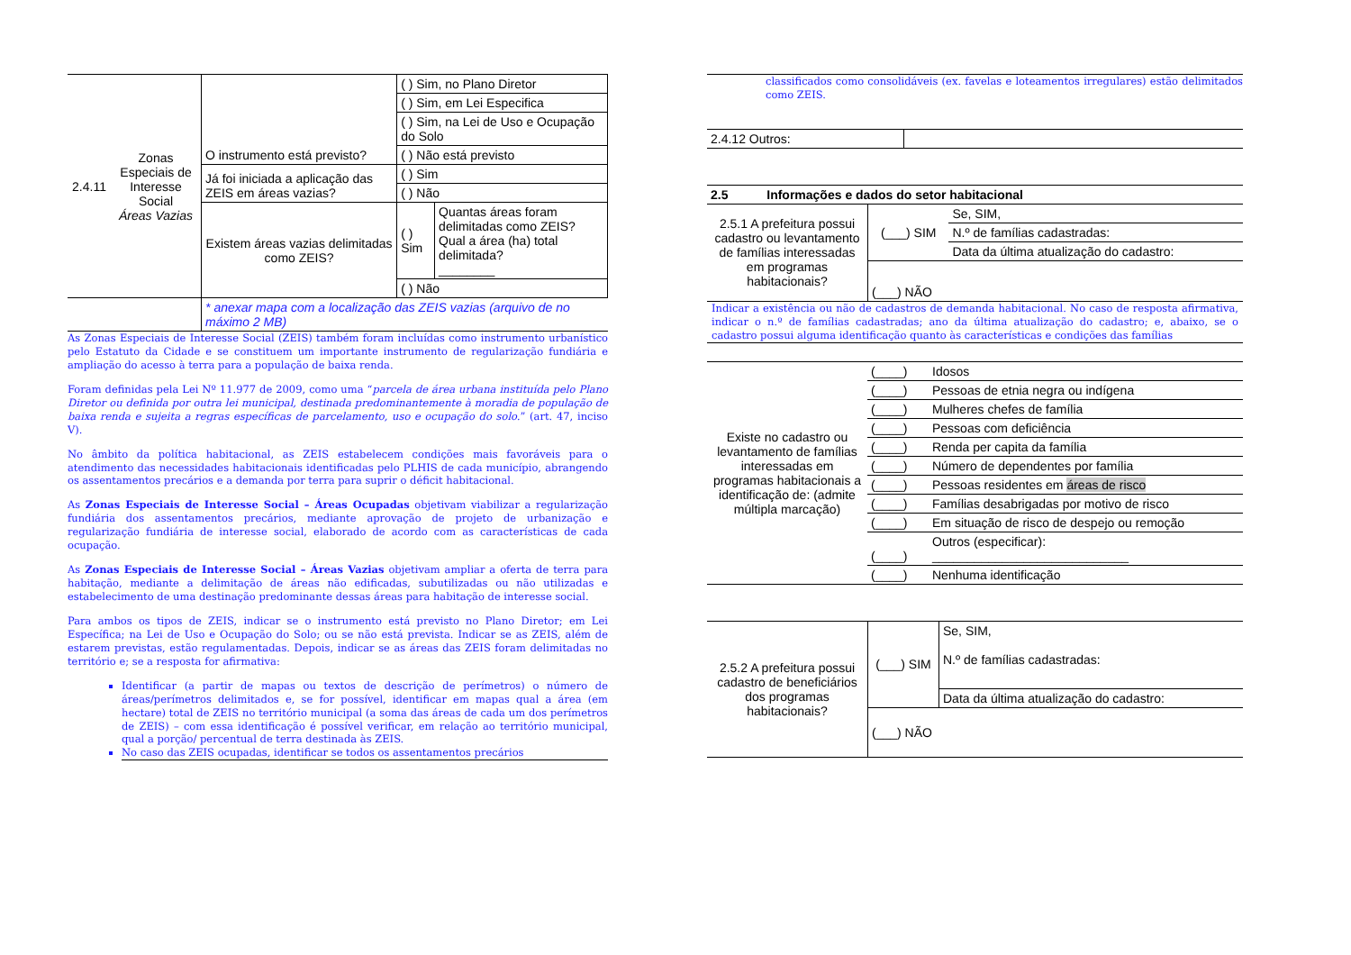| 2.4.11 | Zonas Especiais de Interesse Social Áreas Vazias | O instrumento está previsto? | ( ) Sim, no Plano Diretor | |
| | | | ( ) Sim, em Lei Especifica | |
| | | | ( ) Sim, na Lei de Uso e Ocupação do Solo | |
| | | | ( ) Não está previsto | |
| | | Já foi iniciada a aplicação das ZEIS em áreas vazias? | ( ) Sim | |
| | | | ( ) Não | |
| | | Existem áreas vazias delimitadas como ZEIS? | ( ) Sim | Quantas áreas foram delimitadas como ZEIS? Qual a área (ha) total delimitada? ________ |
| | | | ( ) Não | |
| | | * anexar mapa com a localização das ZEIS vazias (arquivo de no máximo 2 MB) | | |
As Zonas Especiais de Interesse Social (ZEIS) também foram incluídas como instrumento urbanístico pelo Estatuto da Cidade e se constituem um importante instrumento de regularização fundiária e ampliação do acesso à terra para a população de baixa renda.
Foram definidas pela Lei Nº 11.977 de 2009, como uma “parcela de área urbana instituída pelo Plano Diretor ou definida por outra lei municipal, destinada predominantemente à moradia de população de baixa renda e sujeita a regras específicas de parcelamento, uso e ocupação do solo.” (art. 47, inciso V).
No âmbito da política habitacional, as ZEIS estabelecem condições mais favoráveis para o atendimento das necessidades habitacionais identificadas pelo PLHIS de cada município, abrangendo os assentamentos precários e a demanda por terra para suprir o déficit habitacional.
As Zonas Especiais de Interesse Social – Áreas Ocupadas objetivam viabilizar a regularização fundiária dos assentamentos precários, mediante aprovação de projeto de urbanização e regularização fundiária de interesse social, elaborado de acordo com as características de cada ocupação.
As Zonas Especiais de Interesse Social – Áreas Vazias objetivam ampliar a oferta de terra para habitação, mediante a delimitação de áreas não edificadas, subutilizadas ou não utilizadas e estabelecimento de uma destinação predominante dessas áreas para habitação de interesse social.
Para ambos os tipos de ZEIS, indicar se o instrumento está previsto no Plano Diretor; em Lei Específica; na Lei de Uso e Ocupação do Solo; ou se não está prevista. Indicar se as ZEIS, além de estarem previstas, estão regulamentadas. Depois, indicar se as áreas das ZEIS foram delimitadas no território e; se a resposta for afirmativa:
Identificar (a partir de mapas ou textos de descrição de perímetros) o número de áreas/perímetros delimitados e, se for possível, identificar em mapas qual a área (em hectare) total de ZEIS no território municipal (a soma das áreas de cada um dos perímetros de ZEIS) – com essa identificação é possível verificar, em relação ao território municipal, qual a porção/ percentual de terra destinada às ZEIS.
No caso das ZEIS ocupadas, identificar se todos os assentamentos precários
classificados como consolidáveis (ex. favelas e loteamentos irregulares) estão delimitados como ZEIS.
| 2.4.12 Outros: | |
| 2.5 Informações e dados do setor habitacional | | |
| 2.5.1 A prefeitura possui cadastro ou levantamento de famílias interessadas em programas habitacionais? | (___) SIM | Se, SIM, |
| | | N.º de famílias cadastradas: |
| | | Data da última atualização do cadastro: |
| | (___) NÃO | |
Indicar a existência ou não de cadastros de demanda habitacional. No caso de resposta afirmativa, indicar o n.º de famílias cadastradas; ano da última atualização do cadastro; e, abaixo, se o cadastro possui alguma identificação quanto às características e condições das famílias
| Existe no cadastro ou levantamento de famílias interessadas em programas habitacionais a identificação de: (admite múltipla marcação) | (____) | Idosos |
| | (____) | Pessoas de etnia negra ou indígena |
| | (____) | Mulheres chefes de família |
| | (____) | Pessoas com deficiência |
| | (____) | Renda per capita da família |
| | (____) | Número de dependentes por família |
| | (____) | Pessoas residentes em áreas de risco |
| | (____) | Famílias desabrigadas por motivo de risco |
| | (____) | Em situação de risco de despejo ou remoção |
| | (____) | Outros (especificar): ____________________________ |
| | (____) | Nenhuma identificação |
| 2.5.2 A prefeitura possui cadastro de beneficiários dos programas habitacionais? | (___) SIM | Se, SIM, N.º de famílias cadastradas: |
| | | Data da última atualização do cadastro: |
| | (___) NÃO | |